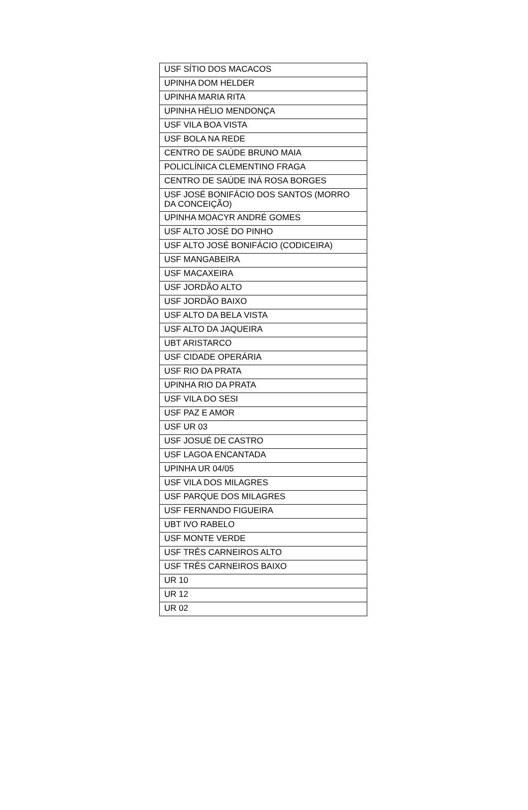| USF SÍTIO DOS MACACOS |
| UPINHA DOM HELDER |
| UPINHA MARIA RITA |
| UPINHA HÉLIO MENDONÇA |
| USF VILA BOA VISTA |
| USF BOLA NA REDE |
| CENTRO DE SAÚDE BRUNO MAIA |
| POLICLÍNICA CLEMENTINO FRAGA |
| CENTRO DE SAÚDE INÁ ROSA BORGES |
| USF JOSÉ BONIFÁCIO DOS SANTOS (MORRO DA CONCEIÇÃO) |
| UPINHA MOACYR ANDRÉ GOMES |
| USF ALTO JOSÉ DO PINHO |
| USF ALTO JOSÉ BONIFÁCIO (CODICEIRA) |
| USF MANGABEIRA |
| USF MACAXEIRA |
| USF JORDÃO ALTO |
| USF JORDÃO BAIXO |
| USF ALTO DA BELA VISTA |
| USF ALTO DA JAQUEIRA |
| UBT ARISTARCO |
| USF CIDADE OPERÁRIA |
| USF RIO DA PRATA |
| UPINHA RIO DA PRATA |
| USF VILA DO SESI |
| USF PAZ E AMOR |
| USF UR 03 |
| USF JOSUÉ DE CASTRO |
| USF LAGOA ENCANTADA |
| UPINHA UR 04/05 |
| USF VILA DOS MILAGRES |
| USF PARQUE DOS MILAGRES |
| USF FERNANDO FIGUEIRA |
| UBT IVO RABELO |
| USF MONTE VERDE |
| USF TRÊS CARNEIROS ALTO |
| USF TRÊS CARNEIROS BAIXO |
| UR 10 |
| UR 12 |
| UR 02 |